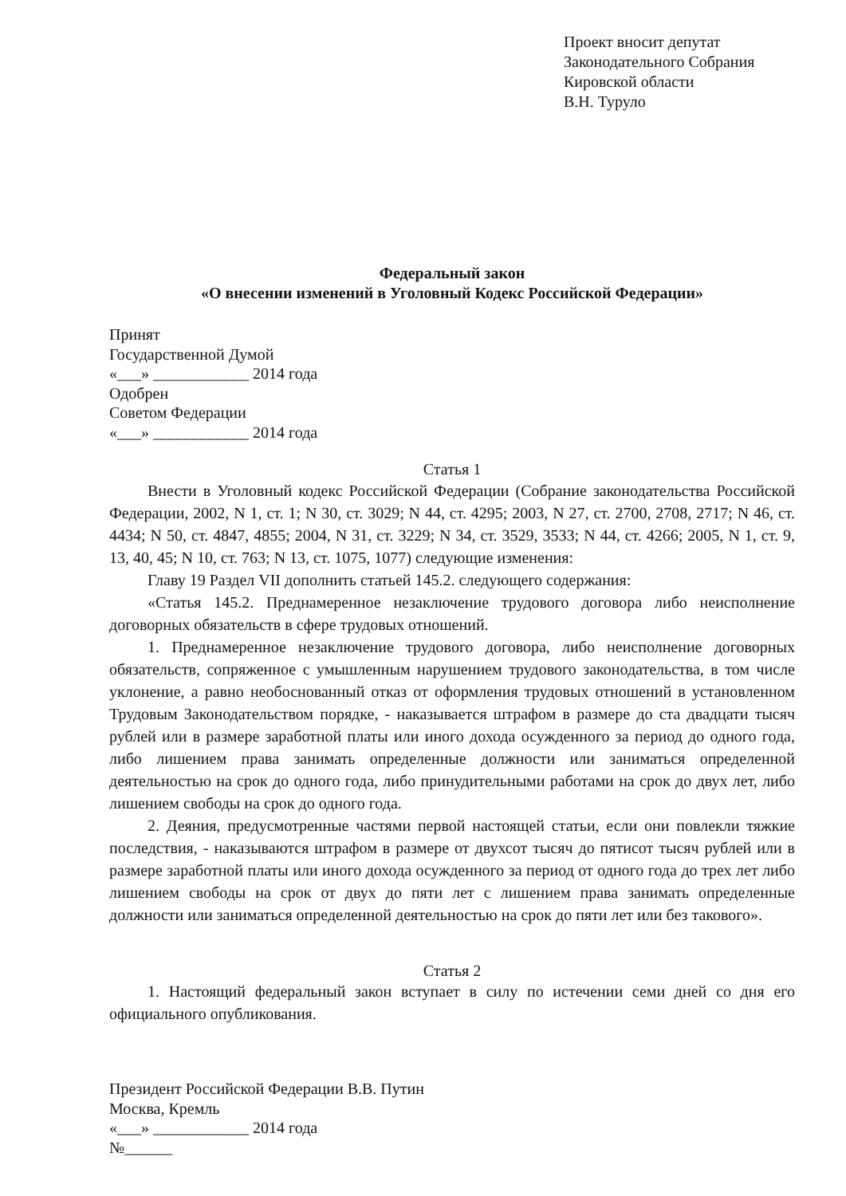Проект вносит депутат
Законодательного Собрания
Кировской области
В.Н. Туруло
Федеральный закон
«О внесении изменений в Уголовный Кодекс Российской Федерации»
Принят
Государственной Думой
«___» ____________ 2014 года
Одобрен
Советом Федерации
«___» ____________ 2014 года
Статья 1
Внести в Уголовный кодекс Российской Федерации (Собрание законодательства Российской Федерации, 2002, N 1, ст. 1; N 30, ст. 3029; N 44, ст. 4295; 2003, N 27, ст. 2700, 2708, 2717; N 46, ст. 4434; N 50, ст. 4847, 4855; 2004, N 31, ст. 3229; N 34, ст. 3529, 3533; N 44, ст. 4266; 2005, N 1, ст. 9, 13, 40, 45; N 10, ст. 763; N 13, ст. 1075, 1077) следующие изменения:
Главу 19 Раздел VII дополнить статьей 145.2. следующего содержания:
«Статья 145.2. Преднамеренное незаключение трудового договора либо неисполнение договорных обязательств в сфере трудовых отношений.
1. Преднамеренное незаключение трудового договора, либо неисполнение договорных обязательств, сопряженное с умышленным нарушением трудового законодательства, в том числе уклонение, а равно необоснованный отказ от оформления трудовых отношений в установленном Трудовым Законодательством порядке, - наказывается штрафом в размере до ста двадцати тысяч рублей или в размере заработной платы или иного дохода осужденного за период до одного года, либо лишением права занимать определенные должности или заниматься определенной деятельностью на срок до одного года, либо принудительными работами на срок до двух лет, либо лишением свободы на срок до одного года.
2. Деяния, предусмотренные частями первой настоящей статьи, если они повлекли тяжкие последствия, - наказываются штрафом в размере от двухсот тысяч до пятисот тысяч рублей или в размере заработной платы или иного дохода осужденного за период от одного года до трех лет либо лишением свободы на срок от двух до пяти лет с лишением права занимать определенные должности или заниматься определенной деятельностью на срок до пяти лет или без такового».
Статья 2
1. Настоящий федеральный закон вступает в силу по истечении семи дней со дня его официального опубликования.
Президент Российской Федерации В.В. Путин
Москва, Кремль
«___» ____________ 2014 года
№______